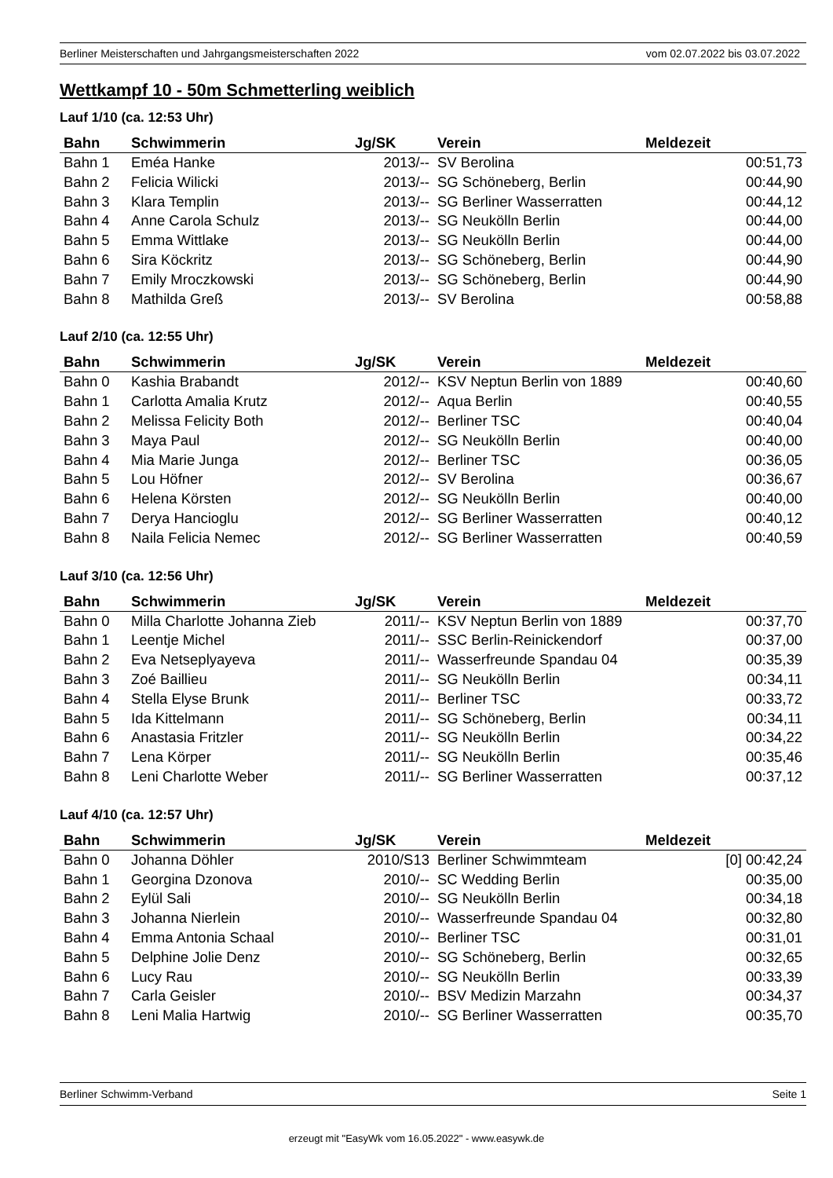Berliner Meisterschaften und Jahrgangsmeisterschaften 2022 vom 02.07.2022 bis 03.07.2022
Wettkampf 10 - 50m Schmetterling weiblich
Lauf 1/10 (ca. 12:53 Uhr)
| Bahn | Schwimmerin | Jg/SK | Verein | Meldezeit |
| --- | --- | --- | --- | --- |
| Bahn 1 | Eméa Hanke | 2013/-- | SV Berolina | 00:51,73 |
| Bahn 2 | Felicia Wilicki | 2013/-- | SG Schöneberg, Berlin | 00:44,90 |
| Bahn 3 | Klara Templin | 2013/-- | SG Berliner Wasserratten | 00:44,12 |
| Bahn 4 | Anne Carola Schulz | 2013/-- | SG Neukölln Berlin | 00:44,00 |
| Bahn 5 | Emma Wittlake | 2013/-- | SG Neukölln Berlin | 00:44,00 |
| Bahn 6 | Sira Köckritz | 2013/-- | SG Schöneberg, Berlin | 00:44,90 |
| Bahn 7 | Emily Mroczkowski | 2013/-- | SG Schöneberg, Berlin | 00:44,90 |
| Bahn 8 | Mathilda Greß | 2013/-- | SV Berolina | 00:58,88 |
Lauf 2/10 (ca. 12:55 Uhr)
| Bahn | Schwimmerin | Jg/SK | Verein | Meldezeit |
| --- | --- | --- | --- | --- |
| Bahn 0 | Kashia Brabandt | 2012/-- | KSV Neptun Berlin von 1889 | 00:40,60 |
| Bahn 1 | Carlotta Amalia Krutz | 2012/-- | Aqua Berlin | 00:40,55 |
| Bahn 2 | Melissa Felicity Both | 2012/-- | Berliner TSC | 00:40,04 |
| Bahn 3 | Maya Paul | 2012/-- | SG Neukölln Berlin | 00:40,00 |
| Bahn 4 | Mia Marie Junga | 2012/-- | Berliner TSC | 00:36,05 |
| Bahn 5 | Lou Höfner | 2012/-- | SV Berolina | 00:36,67 |
| Bahn 6 | Helena Körsten | 2012/-- | SG Neukölln Berlin | 00:40,00 |
| Bahn 7 | Derya Hancioglu | 2012/-- | SG Berliner Wasserratten | 00:40,12 |
| Bahn 8 | Naila Felicia Nemec | 2012/-- | SG Berliner Wasserratten | 00:40,59 |
Lauf 3/10 (ca. 12:56 Uhr)
| Bahn | Schwimmerin | Jg/SK | Verein | Meldezeit |
| --- | --- | --- | --- | --- |
| Bahn 0 | Milla Charlotte Johanna Zieb | 2011/-- | KSV Neptun Berlin von 1889 | 00:37,70 |
| Bahn 1 | Leentje Michel | 2011/-- | SSC Berlin-Reinickendorf | 00:37,00 |
| Bahn 2 | Eva Netseplyayeva | 2011/-- | Wasserfreunde Spandau 04 | 00:35,39 |
| Bahn 3 | Zoé Baillieu | 2011/-- | SG Neukölln Berlin | 00:34,11 |
| Bahn 4 | Stella Elyse Brunk | 2011/-- | Berliner TSC | 00:33,72 |
| Bahn 5 | Ida Kittelmann | 2011/-- | SG Schöneberg, Berlin | 00:34,11 |
| Bahn 6 | Anastasia Fritzler | 2011/-- | SG Neukölln Berlin | 00:34,22 |
| Bahn 7 | Lena Körper | 2011/-- | SG Neukölln Berlin | 00:35,46 |
| Bahn 8 | Leni Charlotte Weber | 2011/-- | SG Berliner Wasserratten | 00:37,12 |
Lauf 4/10 (ca. 12:57 Uhr)
| Bahn | Schwimmerin | Jg/SK | Verein | Meldezeit |
| --- | --- | --- | --- | --- |
| Bahn 0 | Johanna Döhler | 2010/S13 | Berliner Schwimmteam | [0] 00:42,24 |
| Bahn 1 | Georgina Dzonova | 2010/-- | SC Wedding Berlin | 00:35,00 |
| Bahn 2 | Eylül Sali | 2010/-- | SG Neukölln Berlin | 00:34,18 |
| Bahn 3 | Johanna Nierlein | 2010/-- | Wasserfreunde Spandau 04 | 00:32,80 |
| Bahn 4 | Emma Antonia Schaal | 2010/-- | Berliner TSC | 00:31,01 |
| Bahn 5 | Delphine Jolie Denz | 2010/-- | SG Schöneberg, Berlin | 00:32,65 |
| Bahn 6 | Lucy Rau | 2010/-- | SG Neukölln Berlin | 00:33,39 |
| Bahn 7 | Carla Geisler | 2010/-- | BSV Medizin Marzahn | 00:34,37 |
| Bahn 8 | Leni Malia Hartwig | 2010/-- | SG Berliner Wasserratten | 00:35,70 |
Berliner Schwimm-Verband Seite 1
erzeugt mit "EasyWk vom 16.05.2022" - www.easywk.de